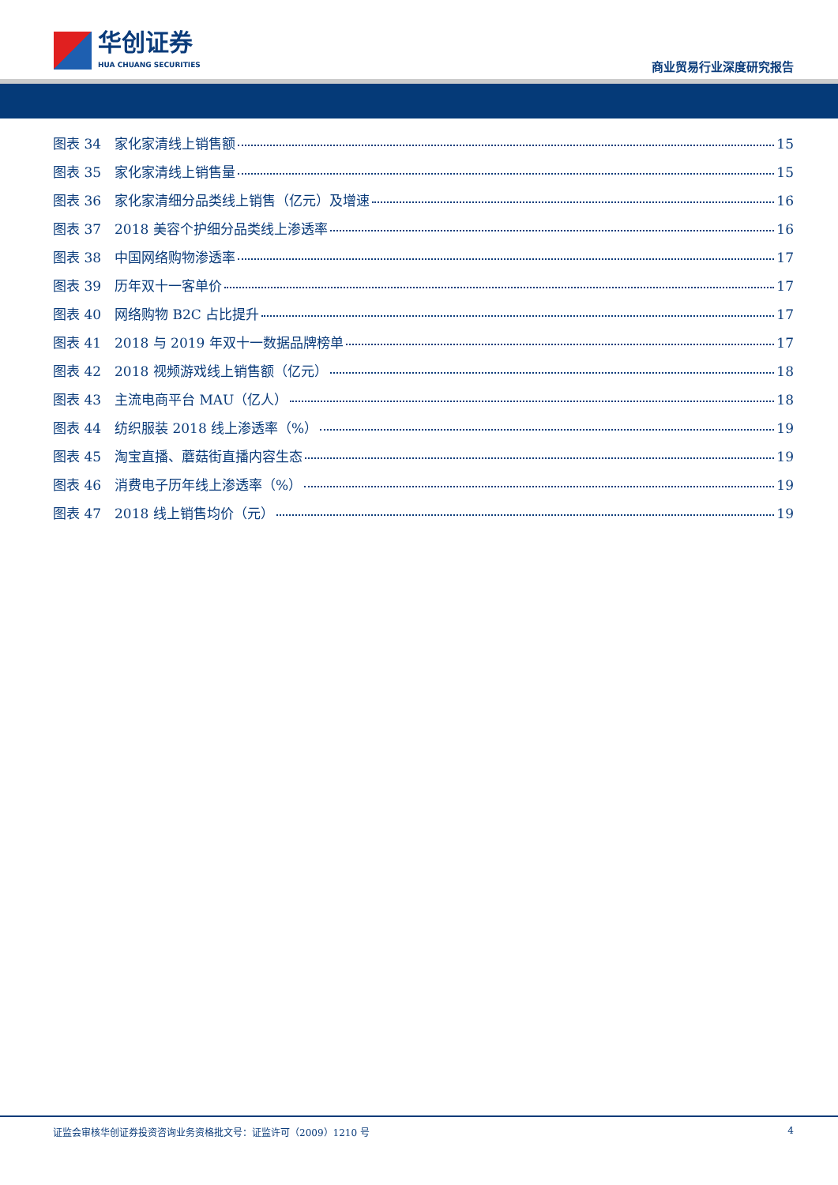华创证券
HUA CHUANG SECURITIES
商业贸易行业深度研究报告
图表 34　家化家清线上销售额 15
图表 35　家化家清线上销售量 15
图表 36　家化家清细分品类线上销售（亿元）及增速 16
图表 37　2018 美容个护细分品类线上渗透率 16
图表 38　中国网络购物渗透率 17
图表 39　历年双十一客单价 17
图表 40　网络购物 B2C 占比提升 17
图表 41　2018 与 2019 年双十一数据品牌榜单 17
图表 42　2018 视频游戏线上销售额（亿元） 18
图表 43　主流电商平台 MAU（亿人） 18
图表 44　纺织服装 2018 线上渗透率（%） 19
图表 45　淘宝直播、蘑菇街直播内容生态 19
图表 46　消费电子历年线上渗透率（%） 19
图表 47　2018 线上销售均价（元） 19
证监会审核华创证券投资咨询业务资格批文号：证监许可（2009）1210 号 4